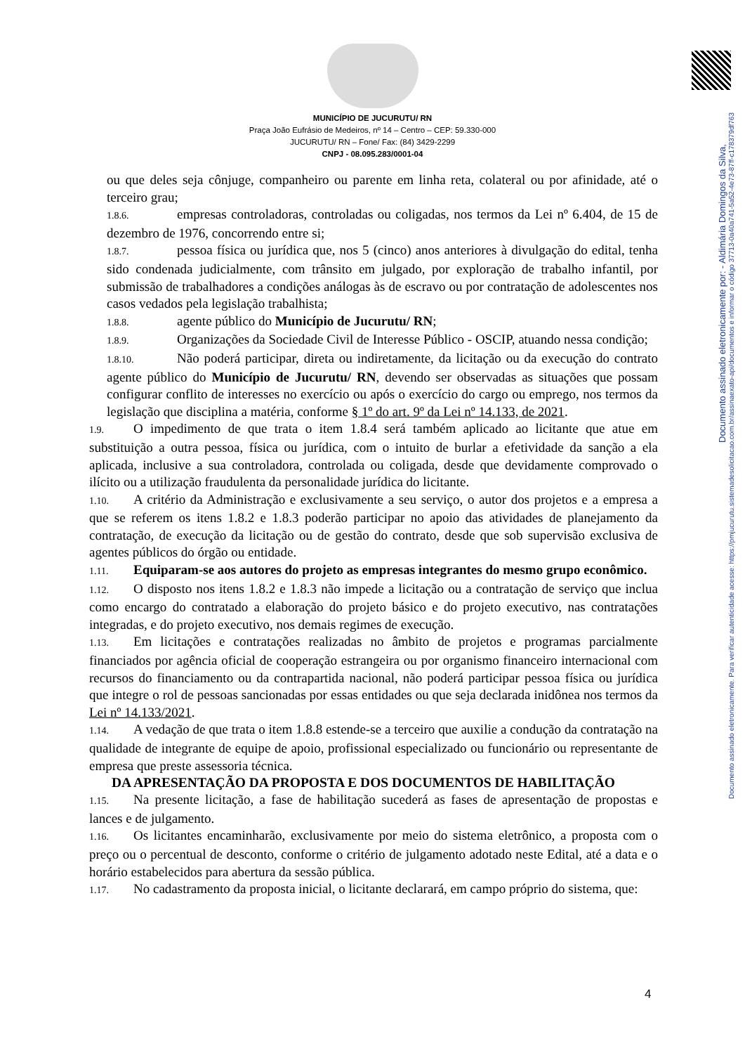Documento assinado eletronicamente. Para verificar autenticidade acesse: https://pmjucurutu.sistemadesolicitacao.com.br/assinaexato-api/documentos e informar o código 37713-0a40a741-5a52-4e73-87ff-c178379df763
Documento assinado eletronicamente por: - Aldimária Domingos da Silva,
MUNICÍPIO DE JUCURUTU/ RN
Praça João Eufrásio de Medeiros, nº 14 – Centro – CEP: 59.330-000
JUCURUTU/ RN – Fone/ Fax: (84) 3429-2299
CNPJ - 08.095.283/0001-04
ou que deles seja cônjuge, companheiro ou parente em linha reta, colateral ou por afinidade, até o terceiro grau;
1.8.6. empresas controladoras, controladas ou coligadas, nos termos da Lei nº 6.404, de 15 de dezembro de 1976, concorrendo entre si;
1.8.7. pessoa física ou jurídica que, nos 5 (cinco) anos anteriores à divulgação do edital, tenha sido condenada judicialmente, com trânsito em julgado, por exploração de trabalho infantil, por submissão de trabalhadores a condições análogas às de escravo ou por contratação de adolescentes nos casos vedados pela legislação trabalhista;
1.8.8. agente público do Município de Jucurutu/ RN;
1.8.9. Organizações da Sociedade Civil de Interesse Público - OSCIP, atuando nessa condição;
1.8.10. Não poderá participar, direta ou indiretamente, da licitação ou da execução do contrato agente público do Município de Jucurutu/ RN, devendo ser observadas as situações que possam configurar conflito de interesses no exercício ou após o exercício do cargo ou emprego, nos termos da legislação que disciplina a matéria, conforme § 1º do art. 9º da Lei nº 14.133, de 2021.
1.9. O impedimento de que trata o item 1.8.4 será também aplicado ao licitante que atue em substituição a outra pessoa, física ou jurídica, com o intuito de burlar a efetividade da sanção a ela aplicada, inclusive a sua controladora, controlada ou coligada, desde que devidamente comprovado o ilícito ou a utilização fraudulenta da personalidade jurídica do licitante.
1.10. A critério da Administração e exclusivamente a seu serviço, o autor dos projetos e a empresa a que se referem os itens 1.8.2 e 1.8.3 poderão participar no apoio das atividades de planejamento da contratação, de execução da licitação ou de gestão do contrato, desde que sob supervisão exclusiva de agentes públicos do órgão ou entidade.
1.11. Equiparam-se aos autores do projeto as empresas integrantes do mesmo grupo econômico.
1.12. O disposto nos itens 1.8.2 e 1.8.3 não impede a licitação ou a contratação de serviço que inclua como encargo do contratado a elaboração do projeto básico e do projeto executivo, nas contratações integradas, e do projeto executivo, nos demais regimes de execução.
1.13. Em licitações e contratações realizadas no âmbito de projetos e programas parcialmente financiados por agência oficial de cooperação estrangeira ou por organismo financeiro internacional com recursos do financiamento ou da contrapartida nacional, não poderá participar pessoa física ou jurídica que integre o rol de pessoas sancionadas por essas entidades ou que seja declarada inidônea nos termos da Lei nº 14.133/2021.
1.14. A vedação de que trata o item 1.8.8 estende-se a terceiro que auxilie a condução da contratação na qualidade de integrante de equipe de apoio, profissional especializado ou funcionário ou representante de empresa que preste assessoria técnica.
DA APRESENTAÇÃO DA PROPOSTA E DOS DOCUMENTOS DE HABILITAÇÃO
1.15. Na presente licitação, a fase de habilitação sucederá as fases de apresentação de propostas e lances e de julgamento.
1.16. Os licitantes encaminharão, exclusivamente por meio do sistema eletrônico, a proposta com o preço ou o percentual de desconto, conforme o critério de julgamento adotado neste Edital, até a data e o horário estabelecidos para abertura da sessão pública.
1.17. No cadastramento da proposta inicial, o licitante declarará, em campo próprio do sistema, que:
4